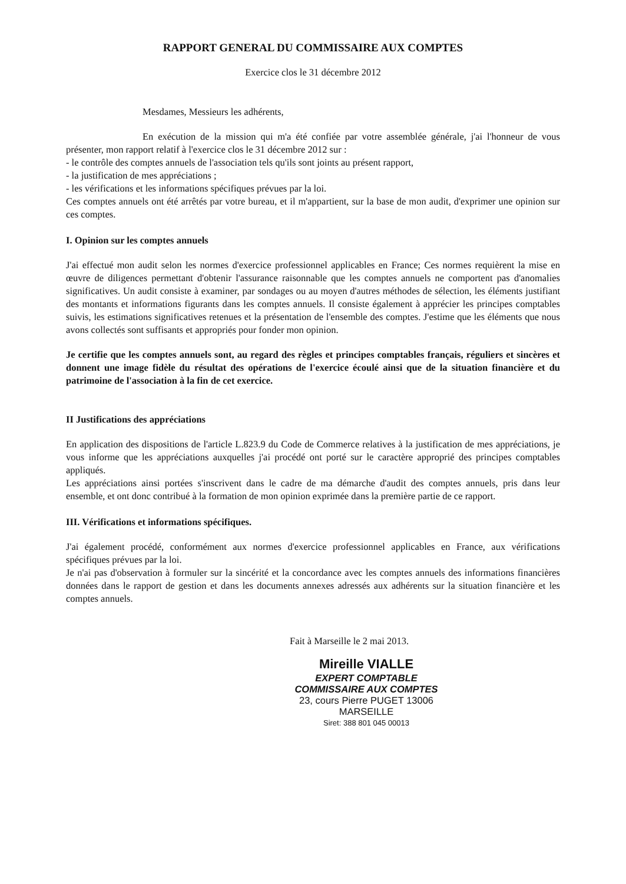RAPPORT GENERAL DU COMMISSAIRE AUX COMPTES
Exercice clos le 31 décembre 2012
Mesdames, Messieurs les adhérents,
En exécution de la mission qui m'a été confiée par votre assemblée générale, j'ai l'honneur de vous présenter, mon rapport relatif à l'exercice clos le 31 décembre 2012 sur :
- le contrôle des comptes annuels de l'association tels qu'ils sont joints au présent rapport,
- la justification de mes appréciations ;
- les vérifications et les informations spécifiques prévues par la loi.
Ces comptes annuels ont été arrêtés par votre bureau, et il m'appartient, sur la base de mon audit, d'exprimer une opinion sur ces comptes.
I. Opinion sur les comptes annuels
J'ai effectué mon audit selon les normes d'exercice professionnel applicables en France; Ces normes requièrent la mise en œuvre de diligences permettant d'obtenir l'assurance raisonnable que les comptes annuels ne comportent pas d'anomalies significatives. Un audit consiste à examiner, par sondages ou au moyen d'autres méthodes de sélection, les éléments justifiant des montants et informations figurants dans les comptes annuels. Il consiste également à apprécier les principes comptables suivis, les estimations significatives retenues et la présentation de l'ensemble des comptes. J'estime que les éléments que nous avons collectés sont suffisants et appropriés pour fonder mon opinion.
Je certifie que les comptes annuels sont, au regard des règles et principes comptables français, réguliers et sincères et donnent une image fidèle du résultat des opérations de l'exercice écoulé ainsi que de la situation financière et du patrimoine de l'association à la fin de cet exercice.
II Justifications des appréciations
En application des dispositions de l'article L.823.9 du Code de Commerce relatives à la justification de mes appréciations, je vous informe que les appréciations auxquelles j'ai procédé ont porté sur le caractère approprié des principes comptables appliqués.
Les appréciations ainsi portées s'inscrivent dans le cadre de ma démarche d'audit des comptes annuels, pris dans leur ensemble, et ont donc contribué à la formation de mon opinion exprimée dans la première partie de ce rapport.
III. Vérifications et informations spécifiques.
J'ai également procédé, conformément aux normes d'exercice professionnel applicables en France, aux vérifications spécifiques prévues par la loi.
Je n'ai pas d'observation à formuler sur la sincérité et la concordance avec les comptes annuels des informations financières données dans le rapport de gestion et dans les documents annexes adressés aux adhérents sur la situation financière et les comptes annuels.
Fait à Marseille le 2 mai 2013.
Mireille VIALLE
EXPERT COMPTABLE
COMMISSAIRE AUX COMPTES
23, cours Pierre PUGET 13006 MARSEILLE
Siret: 388 801 045 00013